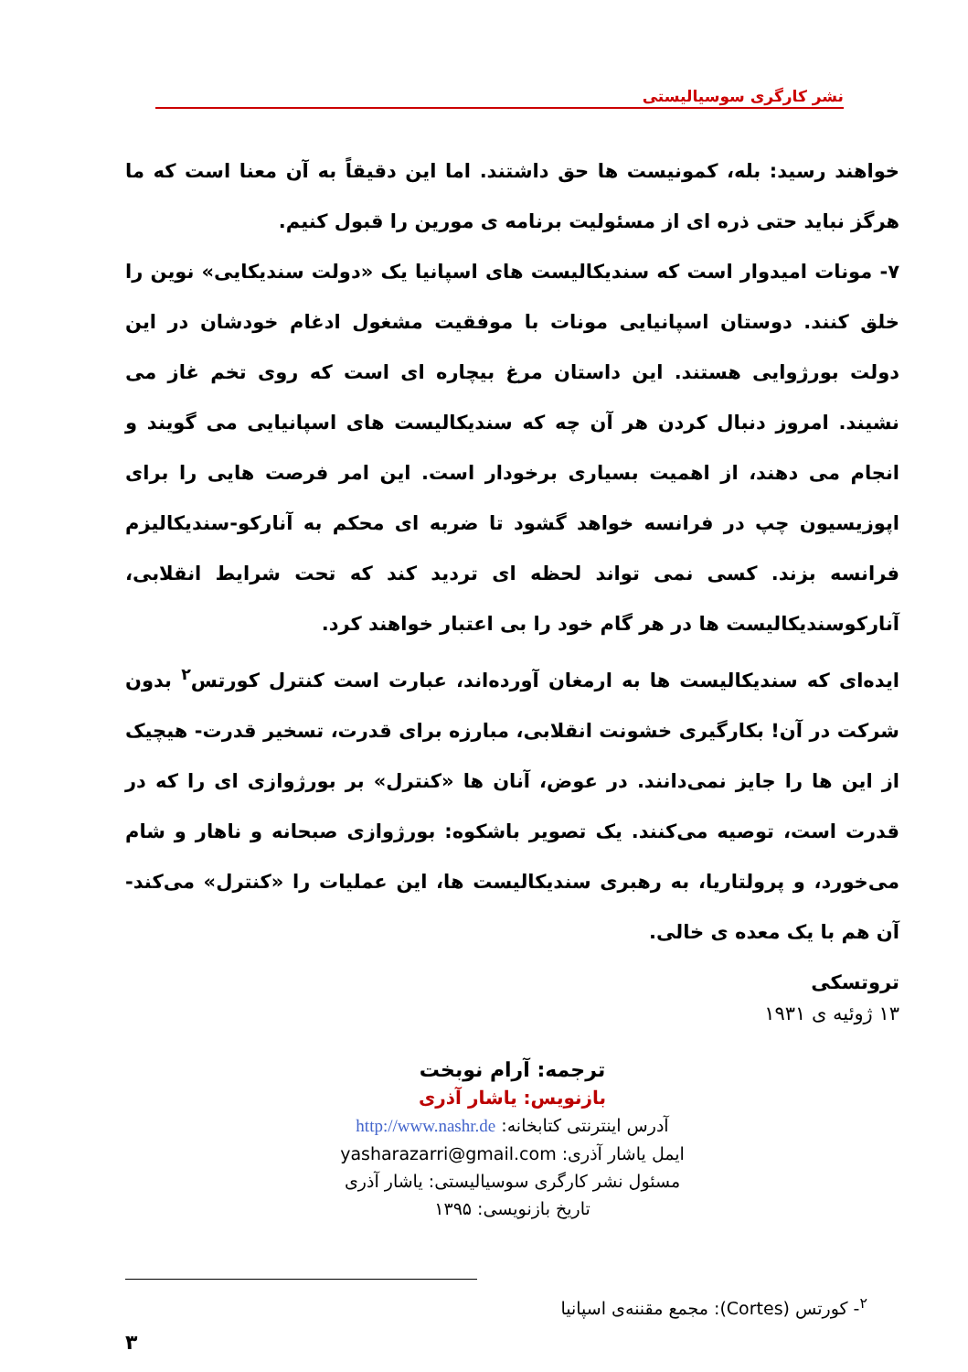نشر کارگری سوسیالیستی
خواهند رسید: بله، کمونیست ها حق داشتند. اما این دقیقاً به آن معنا است که ما هرگز نباید حتی ذره ای از مسئولیت برنامه ی مورین را قبول کنیم.
۷- مونات امیدوار است که سندیکالیست های اسپانیا یک «دولت سندیکایی» نوین را خلق کنند. دوستان اسپانیایی مونات با موفقیت مشغول ادغام خودشان در این دولت بورژوایی هستند. این داستان مرغ بیچاره ای است که روی تخم غاز می نشیند. امروز دنبال کردن هر آن چه که سندیکالیست های اسپانیایی می گویند و انجام می دهند، از اهمیت بسیاری برخودار است. این امر فرصت هایی را برای اپوزیسیون چپ در فرانسه خواهد گشود تا ضربه ای محکم به آنارکو-سندیکالیزم فرانسه بزند. کسی نمی تواند لحظه ای تردید کند که تحت شرایط انقلابی، آنارکوسندیکالیست ها در هر گام خود را بی اعتبار خواهند کرد.
ایده‌ای که سندیکالیست ها به ارمغان آورده‌اند، عبارت است کنترل کورتس<sup>۲</sup> بدون شرکت در آن! بکارگیری خشونت انقلابی، مبارزه برای قدرت، تسخیر قدرت- هیچیک از این ها را جایز نمی‌دانند. در عوض، آنان ها «کنترل» بر بورژوازی ای را که در قدرت است، توصیه می‌کنند. یک تصویر باشکوه: بورژوازی صبحانه و ناهار و شام می‌خورد، و پرولتاریا، به رهبری سندیکالیست ها، این عملیات را «کنترل» می‌کند- آن هم با یک معده ی خالی.
تروتسکی
۱۳ ژوئیه ی ۱۹۳۱
ترجمه: آرام نوبخت
بازنویس: یاشار آذری
آدرس اینترنتی کتابخانه: http://www.nashr.de
ایمل یاشار آذری: yasharazarri@gmail.com
مسئول نشر کارگری سوسیالیستی: یاشار آذری
تاریخ بازنویسی: ۱۳۹۵
<sup>۲</sup>- کورتس (Cortes): مجمع مقننه‌ی اسپانیا
۳